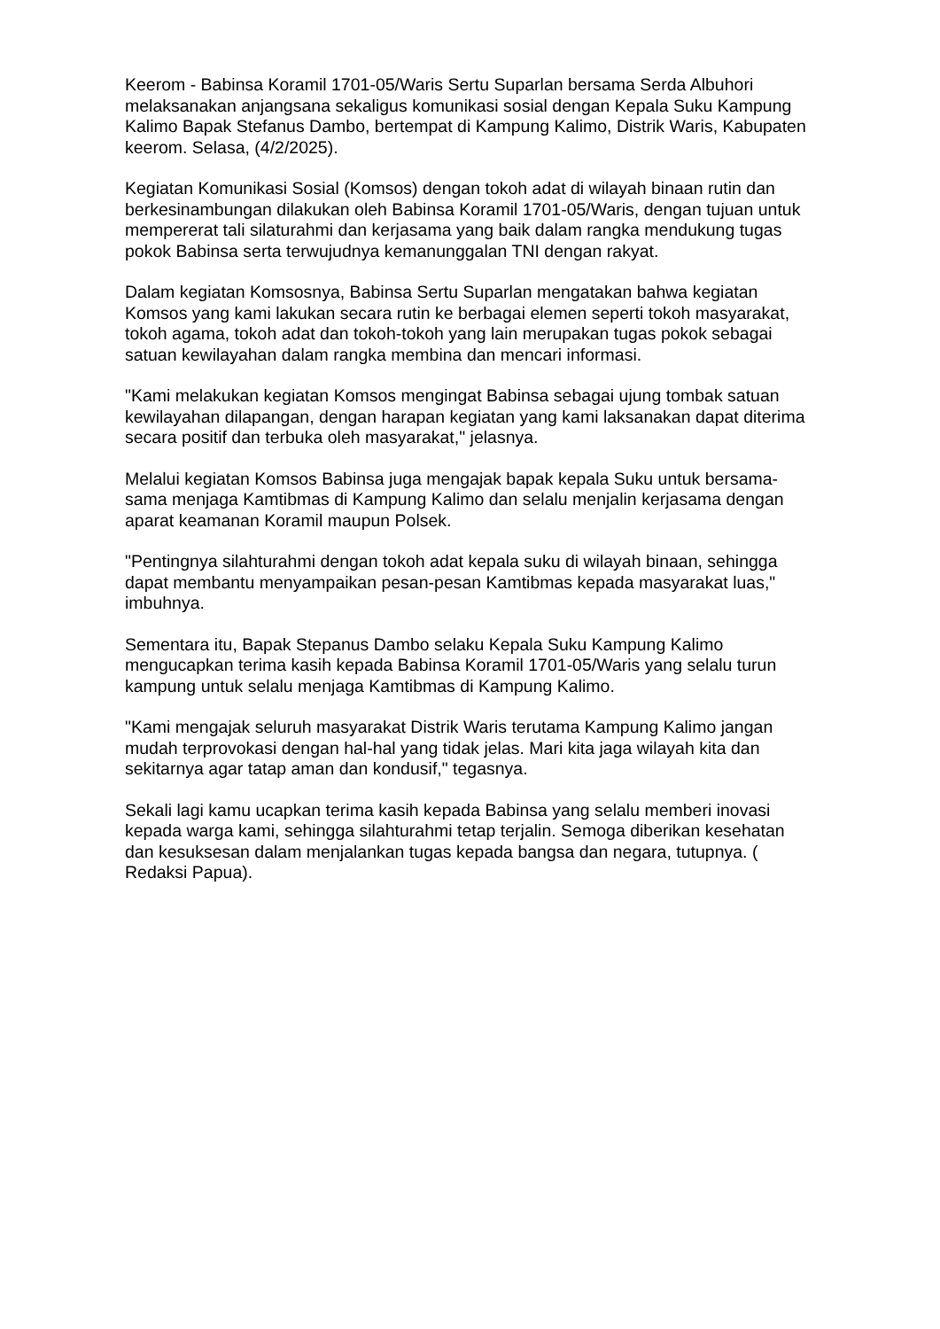Keerom - Babinsa Koramil 1701-05/Waris Sertu Suparlan bersama Serda Albuhori melaksanakan anjangsana sekaligus komunikasi sosial dengan Kepala Suku Kampung Kalimo Bapak Stefanus Dambo, bertempat di Kampung Kalimo, Distrik Waris, Kabupaten keerom. Selasa, (4/2/2025).
Kegiatan Komunikasi Sosial (Komsos) dengan tokoh adat di wilayah binaan rutin dan berkesinambungan dilakukan oleh Babinsa Koramil 1701-05/Waris, dengan tujuan untuk mempererat tali silaturahmi dan kerjasama yang baik dalam rangka mendukung tugas pokok Babinsa serta terwujudnya kemanunggalan TNI dengan rakyat.
Dalam kegiatan Komsosnya, Babinsa Sertu Suparlan mengatakan bahwa kegiatan Komsos yang kami lakukan secara rutin ke berbagai elemen seperti tokoh masyarakat, tokoh agama, tokoh adat dan tokoh-tokoh yang lain merupakan tugas pokok sebagai satuan kewilayahan dalam rangka membina dan mencari informasi.
"Kami melakukan kegiatan Komsos mengingat Babinsa sebagai ujung tombak satuan kewilayahan dilapangan, dengan harapan kegiatan yang kami laksanakan dapat diterima secara positif dan terbuka oleh masyarakat," jelasnya.
Melalui kegiatan Komsos Babinsa juga mengajak bapak kepala Suku untuk bersama-sama menjaga Kamtibmas di Kampung Kalimo dan selalu menjalin kerjasama dengan aparat keamanan Koramil maupun Polsek.
"Pentingnya silahturahmi dengan tokoh adat kepala suku di wilayah binaan, sehingga dapat membantu menyampaikan pesan-pesan Kamtibmas kepada masyarakat luas," imbuhnya.
Sementara itu, Bapak Stepanus Dambo selaku Kepala Suku Kampung Kalimo mengucapkan terima kasih kepada Babinsa Koramil 1701-05/Waris yang selalu turun kampung untuk selalu menjaga Kamtibmas di Kampung Kalimo.
"Kami mengajak seluruh masyarakat Distrik Waris terutama Kampung Kalimo jangan mudah terprovokasi dengan hal-hal yang tidak jelas. Mari kita jaga wilayah kita dan sekitarnya agar tatap aman dan kondusif," tegasnya.
Sekali lagi kamu ucapkan terima kasih kepada Babinsa yang selalu memberi inovasi kepada warga kami, sehingga silahturahmi tetap terjalin. Semoga diberikan kesehatan dan kesuksesan dalam menjalankan tugas kepada bangsa dan negara, tutupnya. ( Redaksi Papua).